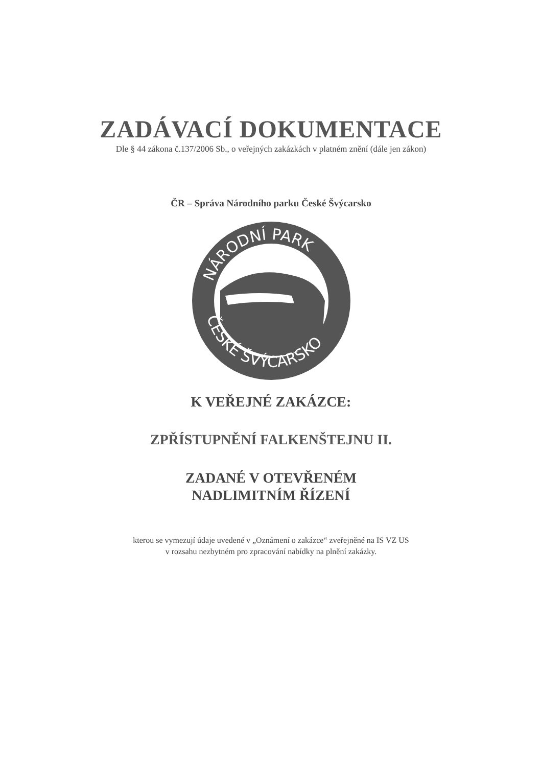ZADÁVACÍ DOKUMENTACE
Dle § 44 zákona č.137/2006 Sb., o veřejných zakázkách v platném znění (dále jen zákon)
ČR – Správa Národního parku České Švýcarsko
NÁRODNÍ PARK
ČESKÉ ŠVÝCARSKO
K VEŘEJNÉ ZAKÁZCE:
ZPŘÍSTUPNĚNÍ FALKENŠTEJNU II.
ZADANÉ V OTEVŘENÉM
NADLIMITNÍM ŘÍZENÍ
kterou se vymezují údaje uvedené v „Oznámení o zakázce“ zveřejněné na IS VZ US
v rozsahu nezbytném pro zpracování nabídky na plnění zakázky.